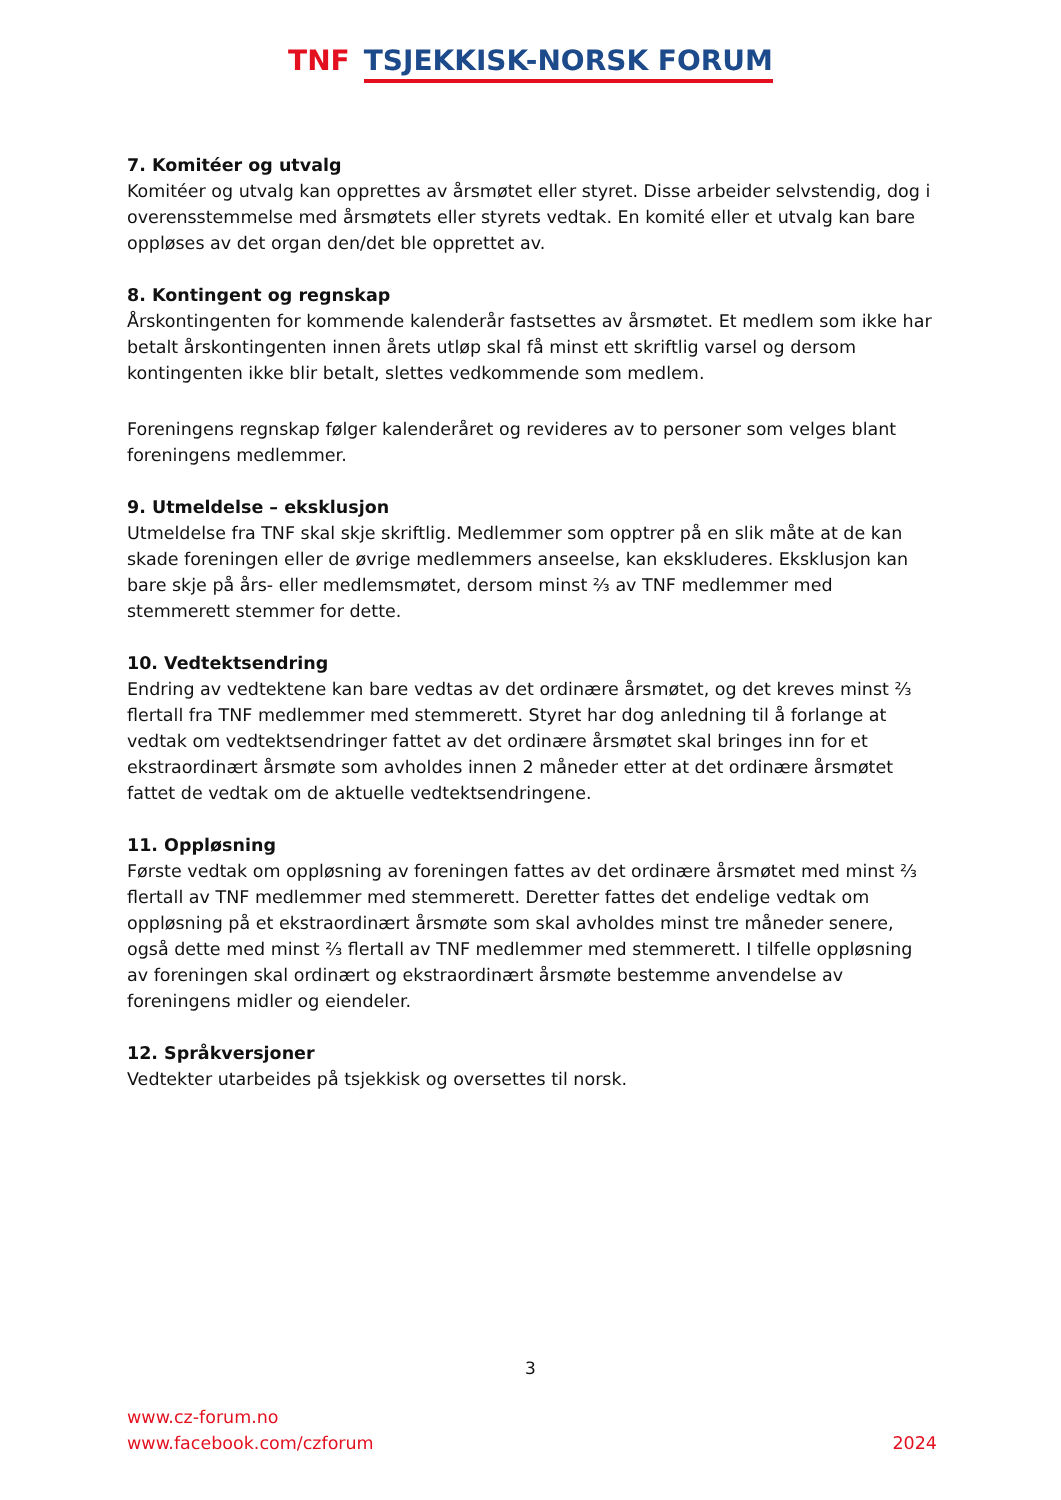TNF TSJEKKISK-NORSK FORUM
7. Komitéer og utvalg
Komitéer og utvalg kan opprettes av årsmøtet eller styret. Disse arbeider selvstendig, dog i overensstemmelse med årsmøtets eller styrets vedtak. En komité eller et utvalg kan bare oppløses av det organ den/det ble opprettet av.
8. Kontingent og regnskap
Årskontingenten for kommende kalenderår fastsettes av årsmøtet. Et medlem som ikke har betalt årskontingenten innen årets utløp skal få minst ett skriftlig varsel og dersom kontingenten ikke blir betalt, slettes vedkommende som medlem.
Foreningens regnskap følger kalenderåret og revideres av to personer som velges blant foreningens medlemmer.
9. Utmeldelse – eksklusjon
Utmeldelse fra TNF skal skje skriftlig. Medlemmer som opptrer på en slik måte at de kan skade foreningen eller de øvrige medlemmers anseelse, kan ekskluderes. Eksklusjon kan bare skje på års- eller medlemsmøtet, dersom minst ⅔ av TNF medlemmer med stemmerett stemmer for dette.
10. Vedtektsendring
Endring av vedtektene kan bare vedtas av det ordinære årsmøtet, og det kreves minst ⅔ flertall fra TNF medlemmer med stemmerett. Styret har dog anledning til å forlange at vedtak om vedtektsendringer fattet av det ordinære årsmøtet skal bringes inn for et ekstraordinært årsmøte som avholdes innen 2 måneder etter at det ordinære årsmøtet fattet de vedtak om de aktuelle vedtektsendringene.
11. Oppløsning
Første vedtak om oppløsning av foreningen fattes av det ordinære årsmøtet med minst ⅔ flertall av TNF medlemmer med stemmerett. Deretter fattes det endelige vedtak om oppløsning på et ekstraordinært årsmøte som skal avholdes minst tre måneder senere, også dette med minst ⅔ flertall av TNF medlemmer med stemmerett. I tilfelle oppløsning av foreningen skal ordinært og ekstraordinært årsmøte bestemme anvendelse av foreningens midler og eiendeler.
12. Språkversjoner
Vedtekter utarbeides på tsjekkisk og oversettes til norsk.
3
www.cz-forum.no
www.facebook.com/czforum
2024